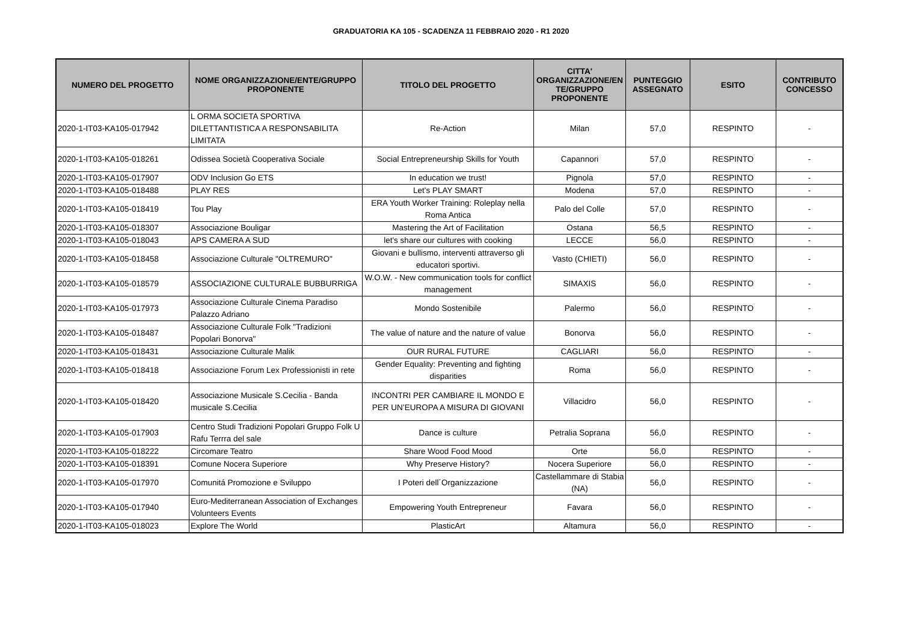GRADUATORIA KA 105 - SCADENZA 11 FEBBRAIO 2020 - R1 2020
| NUMERO DEL PROGETTO | NOME ORGANIZZAZIONE/ENTE/GRUPPO PROPONENTE | TITOLO DEL PROGETTO | CITTA' ORGANIZZAZIONE/EN TE/GRUPPO PROPONENTE | PUNTEGGIO ASSEGNATO | ESITO | CONTRIBUTO CONCESSO |
| --- | --- | --- | --- | --- | --- | --- |
| 2020-1-IT03-KA105-017942 | L ORMA SOCIETA SPORTIVA DILETTANTISTICA A RESPONSABILITA LIMITATA | Re-Action | Milan | 57,0 | RESPINTO | - |
| 2020-1-IT03-KA105-018261 | Odissea Società Cooperativa Sociale | Social Entrepreneurship Skills for Youth | Capannori | 57,0 | RESPINTO | - |
| 2020-1-IT03-KA105-017907 | ODV Inclusion Go ETS | In education we trust! | Pignola | 57,0 | RESPINTO | - |
| 2020-1-IT03-KA105-018488 | PLAY RES | Let's PLAY SMART | Modena | 57,0 | RESPINTO | - |
| 2020-1-IT03-KA105-018419 | Tou Play | ERA Youth Worker Training: Roleplay nella Roma Antica | Palo del Colle | 57,0 | RESPINTO | - |
| 2020-1-IT03-KA105-018307 | Associazione Bouligar | Mastering the Art of Facilitation | Ostana | 56,5 | RESPINTO | - |
| 2020-1-IT03-KA105-018043 | APS CAMERA A SUD | let's share our cultures with cooking | LECCE | 56,0 | RESPINTO | - |
| 2020-1-IT03-KA105-018458 | Associazione Culturale "OLTREMURO" | Giovani e bullismo, interventi attraverso gli educatori sportivi. | Vasto (CHIETI) | 56,0 | RESPINTO | - |
| 2020-1-IT03-KA105-018579 | ASSOCIAZIONE CULTURALE BUBBURRIGA | W.O.W. - New communication tools for conflict management | SIMAXIS | 56,0 | RESPINTO | - |
| 2020-1-IT03-KA105-017973 | Associazione Culturale Cinema Paradiso Palazzo Adriano | Mondo Sostenibile | Palermo | 56,0 | RESPINTO | - |
| 2020-1-IT03-KA105-018487 | Associazione Culturale Folk "Tradizioni Popolari Bonorva" | The value of nature and the nature of value | Bonorva | 56,0 | RESPINTO | - |
| 2020-1-IT03-KA105-018431 | Associazione Culturale Malik | OUR RURAL FUTURE | CAGLIARI | 56,0 | RESPINTO | - |
| 2020-1-IT03-KA105-018418 | Associazione Forum Lex Professionisti in rete | Gender Equality: Preventing and fighting disparities | Roma | 56,0 | RESPINTO | - |
| 2020-1-IT03-KA105-018420 | Associazione Musicale S.Cecilia - Banda musicale S.Cecilia | INCONTRI PER CAMBIARE IL MONDO E PER UN’EUROPA A MISURA DI GIOVANI | Villacidro | 56,0 | RESPINTO | - |
| 2020-1-IT03-KA105-017903 | Centro Studi Tradizioni Popolari Gruppo Folk U Rafu Terrra del sale | Dance is culture | Petralia Soprana | 56,0 | RESPINTO | - |
| 2020-1-IT03-KA105-018222 | Circomare Teatro | Share Wood Food Mood | Orte | 56,0 | RESPINTO | - |
| 2020-1-IT03-KA105-018391 | Comune Nocera Superiore | Why Preserve History? | Nocera Superiore | 56,0 | RESPINTO | - |
| 2020-1-IT03-KA105-017970 | Comunitá Promozione e Sviluppo | I Poteri dell´Organizzazione | Castellammare di Stabia (NA) | 56,0 | RESPINTO | - |
| 2020-1-IT03-KA105-017940 | Euro-Mediterranean Association of Exchanges Volunteers Events | Empowering Youth Entrepreneur | Favara | 56,0 | RESPINTO | - |
| 2020-1-IT03-KA105-018023 | Explore The World | PlasticArt | Altamura | 56,0 | RESPINTO | - |